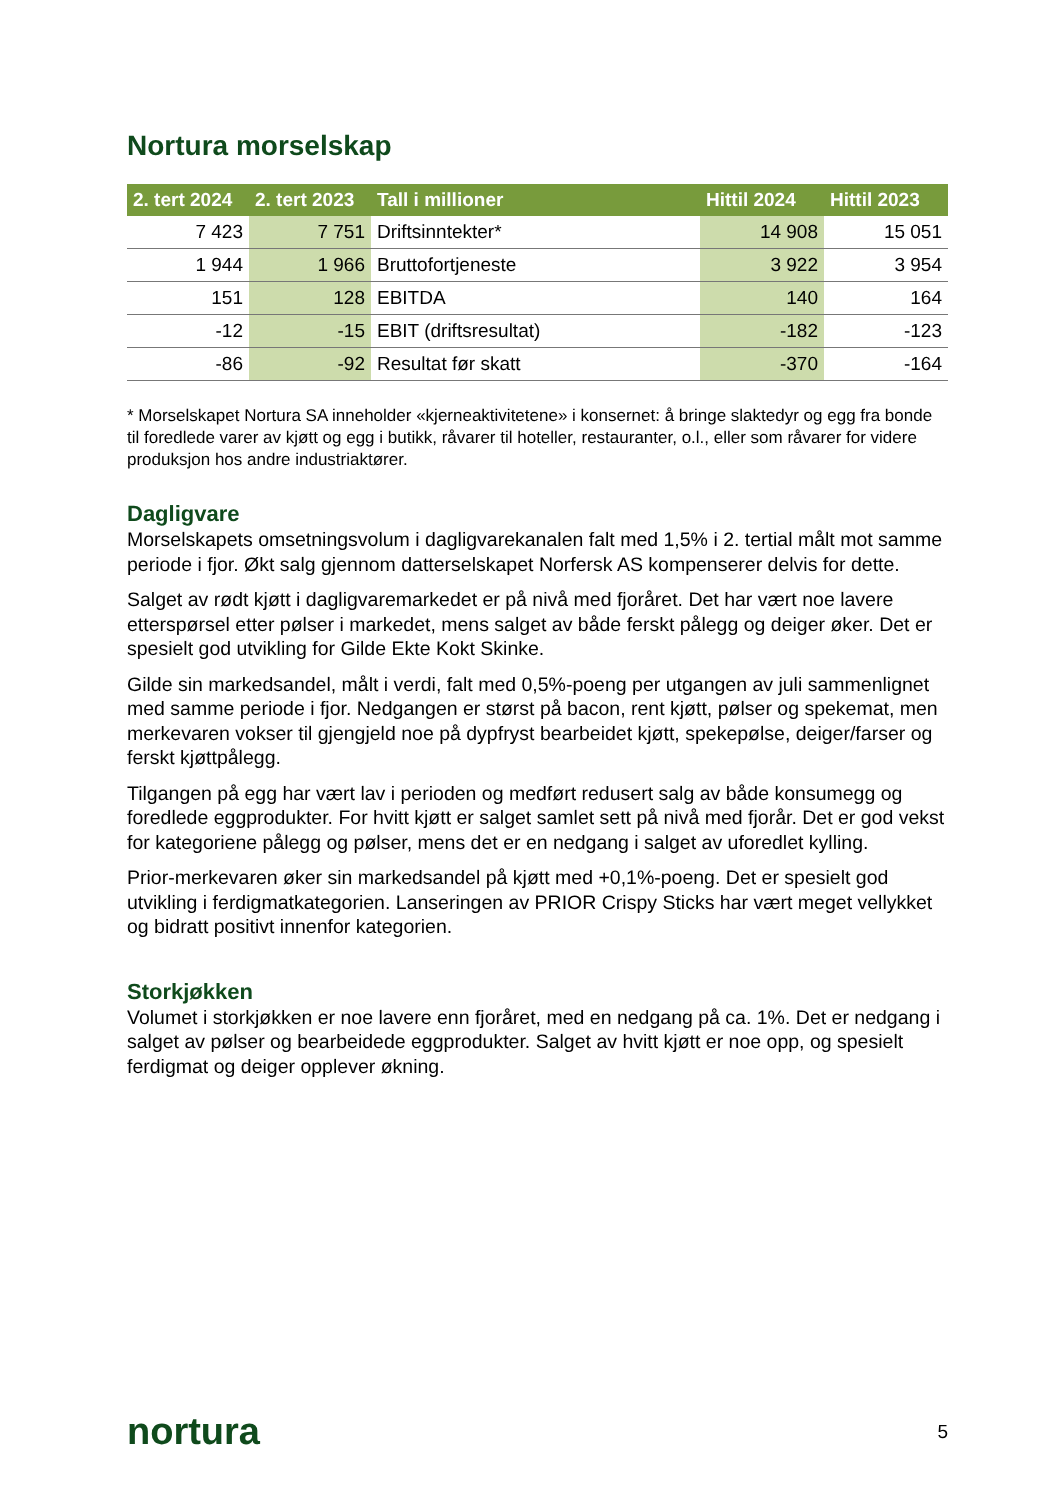Nortura morselskap
| 2. tert 2024 | 2. tert 2023 | Tall i millioner | Hittil 2024 | Hittil 2023 |
| --- | --- | --- | --- | --- |
| 7 423 | 7 751 | Driftsinntekter* | 14 908 | 15 051 |
| 1 944 | 1 966 | Bruttofortjeneste | 3 922 | 3 954 |
| 151 | 128 | EBITDA | 140 | 164 |
| -12 | -15 | EBIT (driftsresultat) | -182 | -123 |
| -86 | -92 | Resultat før skatt | -370 | -164 |
* Morselskapet Nortura SA inneholder «kjerneaktivitetene» i konsernet: å bringe slaktedyr og egg fra bonde til foredlede varer av kjøtt og egg i butikk, råvarer til hoteller, restauranter, o.l., eller som råvarer for videre produksjon hos andre industriaktører.
Dagligvare
Morselskapets omsetningsvolum i dagligvarekanalen falt med 1,5% i 2. tertial målt mot samme periode i fjor. Økt salg gjennom datterselskapet Norfersk AS kompenserer delvis for dette.
Salget av rødt kjøtt i dagligvaremarkedet er på nivå med fjoråret. Det har vært noe lavere etterspørsel etter pølser i markedet, mens salget av både ferskt pålegg og deiger øker. Det er spesielt god utvikling for Gilde Ekte Kokt Skinke.
Gilde sin markedsandel, målt i verdi, falt med 0,5%-poeng per utgangen av juli sammenlignet med samme periode i fjor. Nedgangen er størst på bacon, rent kjøtt, pølser og spekemat, men merkevaren vokser til gjengjeld noe på dypfryst bearbeidet kjøtt, spekepølse, deiger/farser og ferskt kjøttpålegg.
Tilgangen på egg har vært lav i perioden og medført redusert salg av både konsumegg og foredlede eggprodukter. For hvitt kjøtt er salget samlet sett på nivå med fjorår. Det er god vekst for kategoriene pålegg og pølser, mens det er en nedgang i salget av uforedlet kylling.
Prior-merkevaren øker sin markedsandel på kjøtt med +0,1%-poeng. Det er spesielt god utvikling i ferdigmatkategorien. Lanseringen av PRIOR Crispy Sticks har vært meget vellykket og bidratt positivt innenfor kategorien.
Storkjøkken
Volumet i storkjøkken er noe lavere enn fjoråret, med en nedgang på ca. 1%. Det er nedgang i salget av pølser og bearbeidede eggprodukter. Salget av hvitt kjøtt er noe opp, og spesielt ferdigmat og deiger opplever økning.
nortura 5